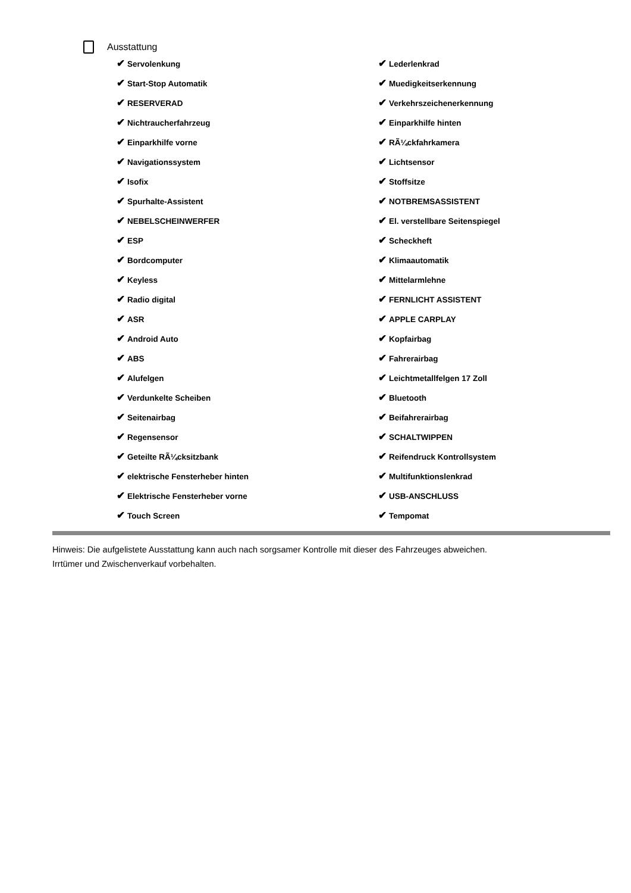Ausstattung
| ✔ Servolenkung | ✔ Lederlenkrad |
| ✔ Start-Stop Automatik | ✔ Muedigkeitserkennung |
| ✔ RESERVERAD | ✔ Verkehrszeichenerkennung |
| ✔ Nichtraucherfahrzeug | ✔ Einparkhilfe hinten |
| ✔ Einparkhilfe vorne | ✔ RÃ¼ckfahrkamera |
| ✔ Navigationssystem | ✔ Lichtsensor |
| ✔ Isofix | ✔ Stoffsitze |
| ✔ Spurhalte-Assistent | ✔ NOTBREMSASSISTENT |
| ✔ NEBELSCHEINWERFER | ✔ El. verstellbare Seitenspiegel |
| ✔ ESP | ✔ Scheckheft |
| ✔ Bordcomputer | ✔ Klimaautomatik |
| ✔ Keyless | ✔ Mittelarmlehne |
| ✔ Radio digital | ✔ FERNLICHT ASSISTENT |
| ✔ ASR | ✔ APPLE CARPLAY |
| ✔ Android Auto | ✔ Kopfairbag |
| ✔ ABS | ✔ Fahrerairbag |
| ✔ Alufelgen | ✔ Leichtmetallfelgen 17 Zoll |
| ✔ Verdunkelte Scheiben | ✔ Bluetooth |
| ✔ Seitenairbag | ✔ Beifahrerairbag |
| ✔ Regensensor | ✔ SCHALTWIPPEN |
| ✔ Geteilte RÃ¼cksitzbank | ✔ Reifendruck Kontrollsystem |
| ✔ elektrische Fensterheber hinten | ✔ Multifunktionslenkrad |
| ✔ Elektrische Fensterheber vorne | ✔ USB-ANSCHLUSS |
| ✔ Touch Screen | ✔ Tempomat |
Hinweis: Die aufgelistete Ausstattung kann auch nach sorgsamer Kontrolle mit dieser des Fahrzeuges abweichen. Irrtümer und Zwischenverkauf vorbehalten.